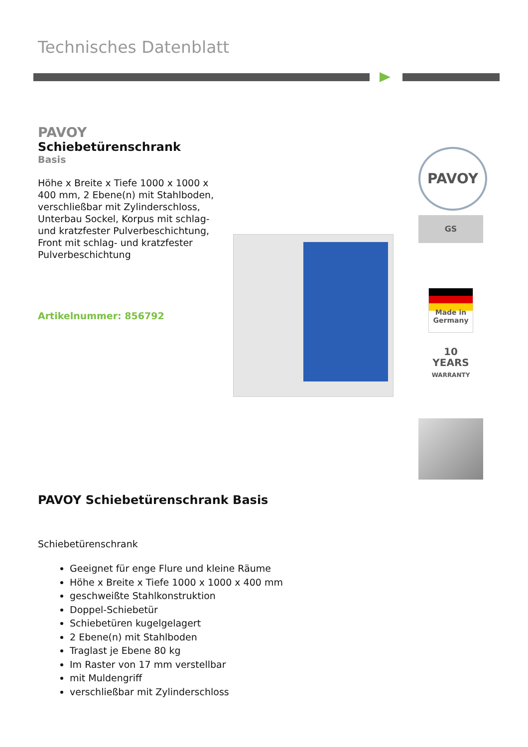Technisches Datenblatt
PAVOY
Schiebetürenschrank
Basis
Höhe x Breite x Tiefe 1000 x 1000 x 400 mm, 2 Ebene(n) mit Stahlboden, verschließbar mit Zylinderschloss, Unterbau Sockel, Korpus mit schlag- und kratzfester Pulverbeschichtung, Front mit schlag- und kratzfester Pulverbeschichtung
Artikelnummer: 856792
PAVOY
GS
Made in Germany
10
YEARS
WARRANTY
PAVOY Schiebetürenschrank Basis
Schiebetürenschrank
Geeignet für enge Flure und kleine Räume
Höhe x Breite x Tiefe 1000 x 1000 x 400 mm
geschweißte Stahlkonstruktion
Doppel-Schiebetür
Schiebetüren kugelgelagert
2 Ebene(n) mit Stahlboden
Traglast je Ebene 80 kg
Im Raster von 17 mm verstellbar
mit Muldengriff
verschließbar mit Zylinderschloss